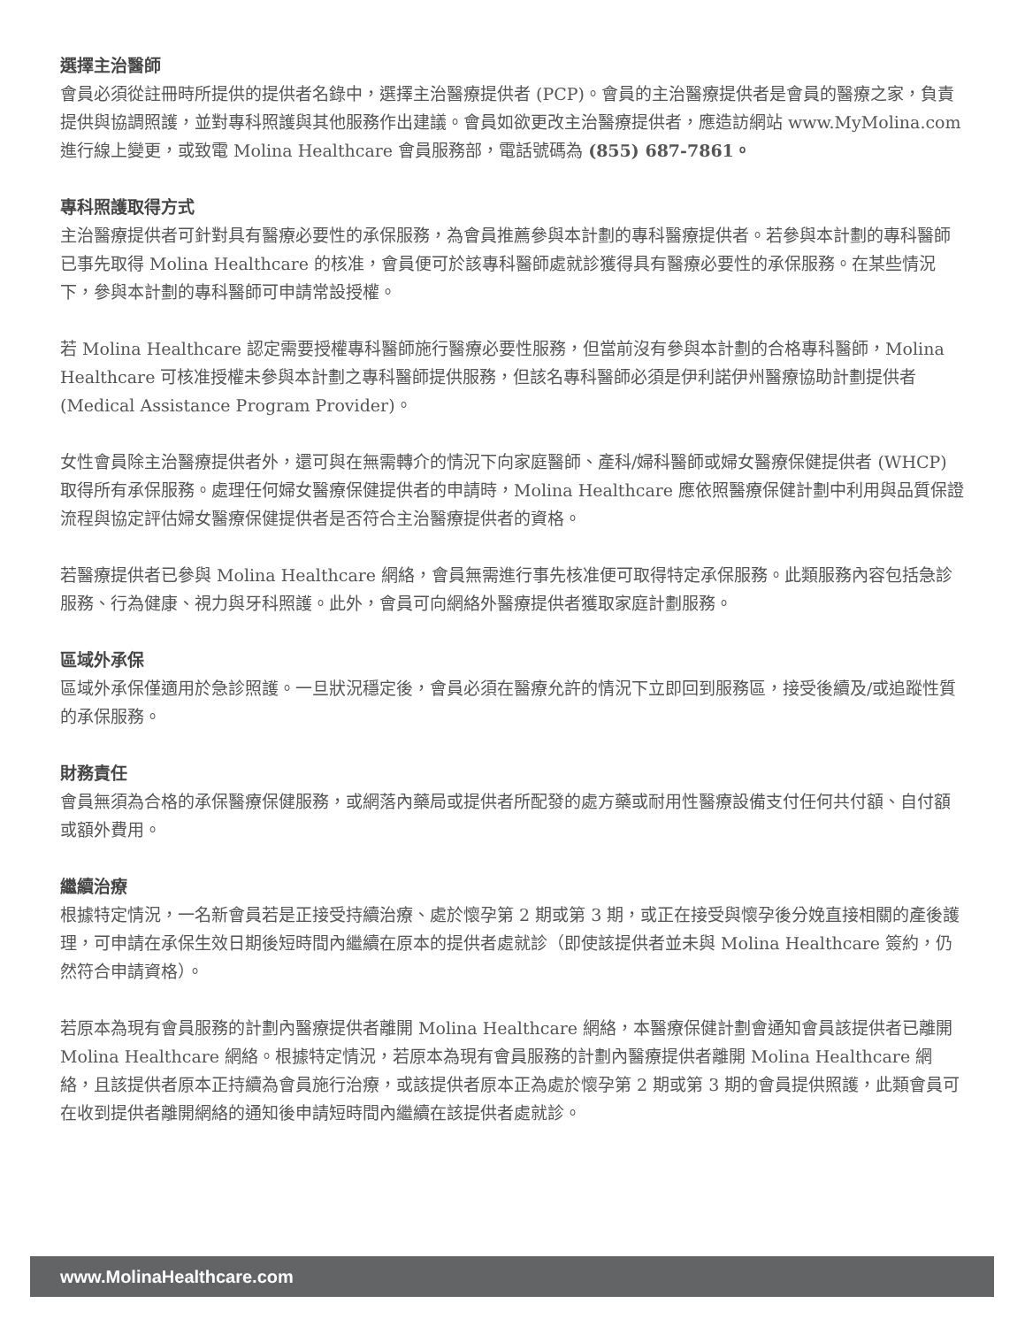選擇主治醫師
會員必須從註冊時所提供的提供者名錄中，選擇主治醫療提供者 (PCP)。會員的主治醫療提供者是會員的醫療之家，負責提供與協調照護，並對專科照護與其他服務作出建議。會員如欲更改主治醫療提供者，應造訪網站 www.MyMolina.com 進行線上變更，或致電 Molina Healthcare 會員服務部，電話號碼為 (855) 687-7861。
專科照護取得方式
主治醫療提供者可針對具有醫療必要性的承保服務，為會員推薦參與本計劃的專科醫療提供者。若參與本計劃的專科醫師已事先取得 Molina Healthcare 的核准，會員便可於該專科醫師處就診獲得具有醫療必要性的承保服務。在某些情況下，參與本計劃的專科醫師可申請常設授權。
若 Molina Healthcare 認定需要授權專科醫師施行醫療必要性服務，但當前沒有參與本計劃的合格專科醫師，Molina Healthcare 可核准授權未參與本計劃之專科醫師提供服務，但該名專科醫師必須是伊利諾伊州醫療協助計劃提供者 (Medical Assistance Program Provider)。
女性會員除主治醫療提供者外，還可與在無需轉介的情況下向家庭醫師、產科/婦科醫師或婦女醫療保健提供者 (WHCP) 取得所有承保服務。處理任何婦女醫療保健提供者的申請時，Molina Healthcare 應依照醫療保健計劃中利用與品質保證流程與協定評估婦女醫療保健提供者是否符合主治醫療提供者的資格。
若醫療提供者已參與 Molina Healthcare 網絡，會員無需進行事先核准便可取得特定承保服務。此類服務內容包括急診服務、行為健康、視力與牙科照護。此外，會員可向網絡外醫療提供者獲取家庭計劃服務。
區域外承保
區域外承保僅適用於急診照護。一旦狀況穩定後，會員必須在醫療允許的情況下立即回到服務區，接受後續及/或追蹤性質的承保服務。
財務責任
會員無須為合格的承保醫療保健服務，或網落內藥局或提供者所配發的處方藥或耐用性醫療設備支付任何共付額、自付額或額外費用。
繼續治療
根據特定情況，一名新會員若是正接受持續治療、處於懷孕第 2 期或第 3 期，或正在接受與懷孕後分娩直接相關的產後護理，可申請在承保生效日期後短時間內繼續在原本的提供者處就診（即使該提供者並未與 Molina Healthcare 簽約，仍然符合申請資格）。
若原本為現有會員服務的計劃內醫療提供者離開 Molina Healthcare 網絡，本醫療保健計劃會通知會員該提供者已離開 Molina Healthcare 網絡。根據特定情況，若原本為現有會員服務的計劃內醫療提供者離開 Molina Healthcare 網絡，且該提供者原本正持續為會員施行治療，或該提供者原本正為處於懷孕第 2 期或第 3 期的會員提供照護，此類會員可在收到提供者離開網絡的通知後申請短時間內繼續在該提供者處就診。
www.MolinaHealthcare.com